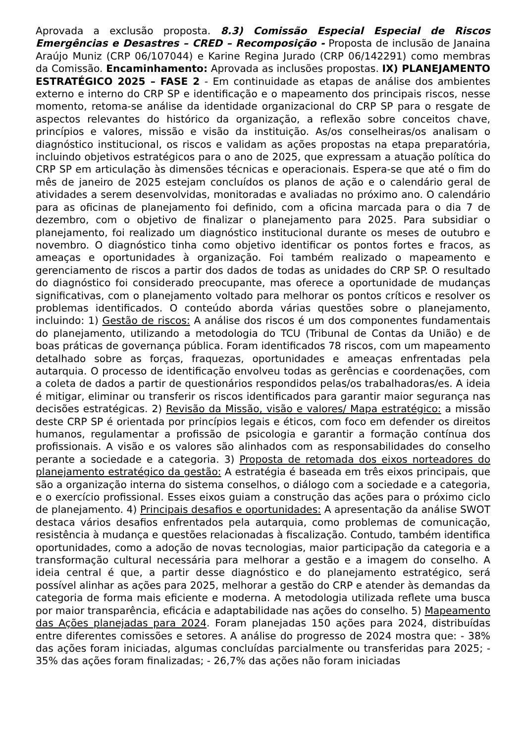Aprovada a exclusão proposta. 8.3) Comissão Especial Especial de Riscos Emergências e Desastres – CRED – Recomposição - Proposta de inclusão de Janaina Araújo Muniz (CRP 06/107044) e Karine Regina Jurado (CRP 06/142291) como membras da Comissão. Encaminhamento: Aprovada as inclusões propostas. IX) PLANEJAMENTO ESTRATÉGICO 2025 – FASE 2 - Em continuidade as etapas de análise dos ambientes externo e interno do CRP SP e identificação e o mapeamento dos principais riscos, nesse momento, retoma-se análise da identidade organizacional do CRP SP para o resgate de aspectos relevantes do histórico da organização, a reflexão sobre conceitos chave, princípios e valores, missão e visão da instituição. As/os conselheiras/os analisam o diagnóstico institucional, os riscos e validam as ações propostas na etapa preparatória, incluindo objetivos estratégicos para o ano de 2025, que expressam a atuação política do CRP SP em articulação às dimensões técnicas e operacionais. Espera-se que até o fim do mês de janeiro de 2025 estejam concluídos os planos de ação e o calendário geral de atividades a serem desenvolvidas, monitoradas e avaliadas no próximo ano. O calendário para as oficinas de planejamento foi definido, com a oficina marcada para o dia 7 de dezembro, com o objetivo de finalizar o planejamento para 2025. Para subsidiar o planejamento, foi realizado um diagnóstico institucional durante os meses de outubro e novembro. O diagnóstico tinha como objetivo identificar os pontos fortes e fracos, as ameaças e oportunidades à organização. Foi também realizado o mapeamento e gerenciamento de riscos a partir dos dados de todas as unidades do CRP SP. O resultado do diagnóstico foi considerado preocupante, mas oferece a oportunidade de mudanças significativas, com o planejamento voltado para melhorar os pontos críticos e resolver os problemas identificados. O conteúdo aborda várias questões sobre o planejamento, incluindo: 1) Gestão de riscos: A análise dos riscos é um dos componentes fundamentais do planejamento, utilizando a metodologia do TCU (Tribunal de Contas da União) e de boas práticas de governança pública. Foram identificados 78 riscos, com um mapeamento detalhado sobre as forças, fraquezas, oportunidades e ameaças enfrentadas pela autarquia. O processo de identificação envolveu todas as gerências e coordenações, com a coleta de dados a partir de questionários respondidos pelas/os trabalhadoras/es. A ideia é mitigar, eliminar ou transferir os riscos identificados para garantir maior segurança nas decisões estratégicas. 2) Revisão da Missão, visão e valores/ Mapa estratégico: a missão deste CRP SP é orientada por princípios legais e éticos, com foco em defender os direitos humanos, regulamentar a profissão de psicologia e garantir a formação contínua dos profissionais. A visão e os valores são alinhados com as responsabilidades do conselho perante a sociedade e a categoria. 3) Proposta de retomada dos eixos norteadores do planejamento estratégico da gestão: A estratégia é baseada em três eixos principais, que são a organização interna do sistema conselhos, o diálogo com a sociedade e a categoria, e o exercício profissional. Esses eixos guiam a construção das ações para o próximo ciclo de planejamento. 4) Principais desafios e oportunidades: A apresentação da análise SWOT destaca vários desafios enfrentados pela autarquia, como problemas de comunicação, resistência à mudança e questões relacionadas à fiscalização. Contudo, também identifica oportunidades, como a adoção de novas tecnologias, maior participação da categoria e a transformação cultural necessária para melhorar a gestão e a imagem do conselho. A ideia central é que, a partir desse diagnóstico e do planejamento estratégico, será possível alinhar as ações para 2025, melhorar a gestão do CRP e atender às demandas da categoria de forma mais eficiente e moderna. A metodologia utilizada reflete uma busca por maior transparência, eficácia e adaptabilidade nas ações do conselho. 5) Mapeamento das Ações planejadas para 2024. Foram planejadas 150 ações para 2024, distribuídas entre diferentes comissões e setores. A análise do progresso de 2024 mostra que: - 38% das ações foram iniciadas, algumas concluídas parcialmente ou transferidas para 2025; - 35% das ações foram finalizadas; - 26,7% das ações não foram iniciadas